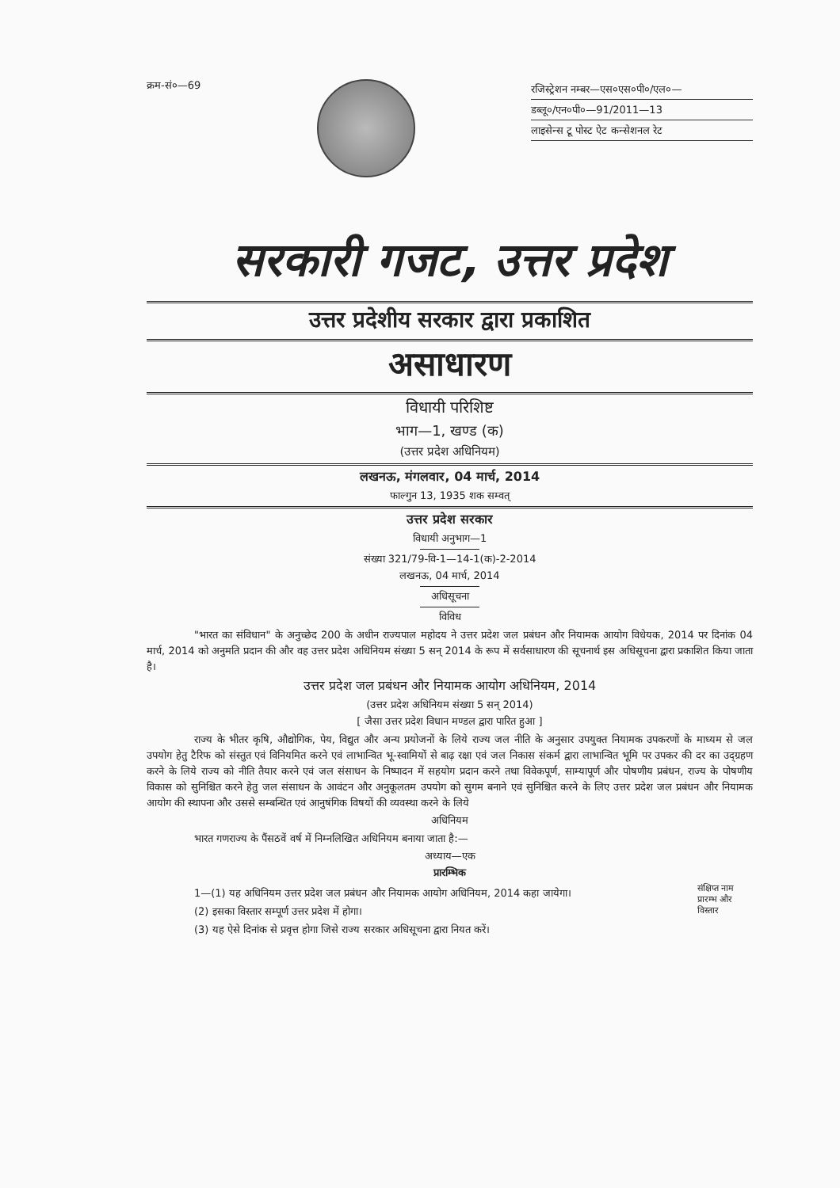क्रम-सं०—69
रजिस्ट्रेशन नम्बर—एस०एस०पी०/एल०—
डब्लू०/एन०पी०—91/2011—13
लाइसेन्स टू पोस्ट ऐट कन्सेशनल रेट
सरकारी गजट, उत्तर प्रदेश
उत्तर प्रदेशीय सरकार द्वारा प्रकाशित
असाधारण
विधायी परिशिष्ट
भाग—1, खण्ड (क)
(उत्तर प्रदेश अधिनियम)
लखनऊ, मंगलवार, 04 मार्च, 2014
फाल्गुन 13, 1935 शक सम्वत्
उत्तर प्रदेश सरकार
विधायी अनुभाग—1
संख्या 321/79-वि-1—14-1(क)-2-2014
लखनऊ, 04 मार्च, 2014
अधिसूचना
विविध
"भारत का संविधान" के अनुच्छेद 200 के अधीन राज्यपाल महोदय ने उत्तर प्रदेश जल प्रबंधन और नियामक आयोग विधेयक, 2014 पर दिनांक 04 मार्च, 2014 को अनुमति प्रदान की और वह उत्तर प्रदेश अधिनियम संख्या 5 सन् 2014 के रूप में सर्वसाधारण की सूचनार्थ इस अधिसूचना द्वारा प्रकाशित किया जाता है।
उत्तर प्रदेश जल प्रबंधन और नियामक आयोग अधिनियम, 2014
(उत्तर प्रदेश अधिनियम संख्या 5 सन् 2014)
[ जैसा उत्तर प्रदेश विधान मण्डल द्वारा पारित हुआ ]
राज्य के भीतर कृषि, औद्योगिक, पेय, विद्युत और अन्य प्रयोजनों के लिये राज्य जल नीति के अनुसार उपयुक्त नियामक उपकरणों के माध्यम से जल उपयोग हेतु टैरिफ को संस्तुत एवं विनियमित करने एवं लाभान्वित भू-स्वामियों से बाढ़ रक्षा एवं जल निकास संकर्म द्वारा लाभान्वित भूमि पर उपकर की दर का उद्ग्रहण करने के लिये राज्य को नीति तैयार करने एवं जल संसाधन के निष्पादन में सहयोग प्रदान करने तथा विवेकपूर्ण, साम्यापूर्ण और पोषणीय प्रबंधन, राज्य के पोषणीय विकास को सुनिश्चित करने हेतु जल संसाधन के आवंटन और अनुकूलतम उपयोग को सुगम बनाने एवं सुनिश्चित करने के लिए उत्तर प्रदेश जल प्रबंधन और नियामक आयोग की स्थापना और उससे सम्बन्धित एवं आनुषंगिक विषयों की व्यवस्था करने के लिये
अधिनियम
भारत गणराज्य के पैंसठवें वर्ष में निम्नलिखित अधिनियम बनाया जाता है:—
अध्याय—एक
प्रारम्भिक
1—(1) यह अधिनियम उत्तर प्रदेश जल प्रबंधन और नियामक आयोग अधिनियम, 2014 कहा जायेगा।
(2) इसका विस्तार सम्पूर्ण उत्तर प्रदेश में होगा।
(3) यह ऐसे दिनांक से प्रवृत्त होगा जिसे राज्य सरकार अधिसूचना द्वारा नियत करें।
संक्षिप्त नाम प्रारम्भ और विस्तार